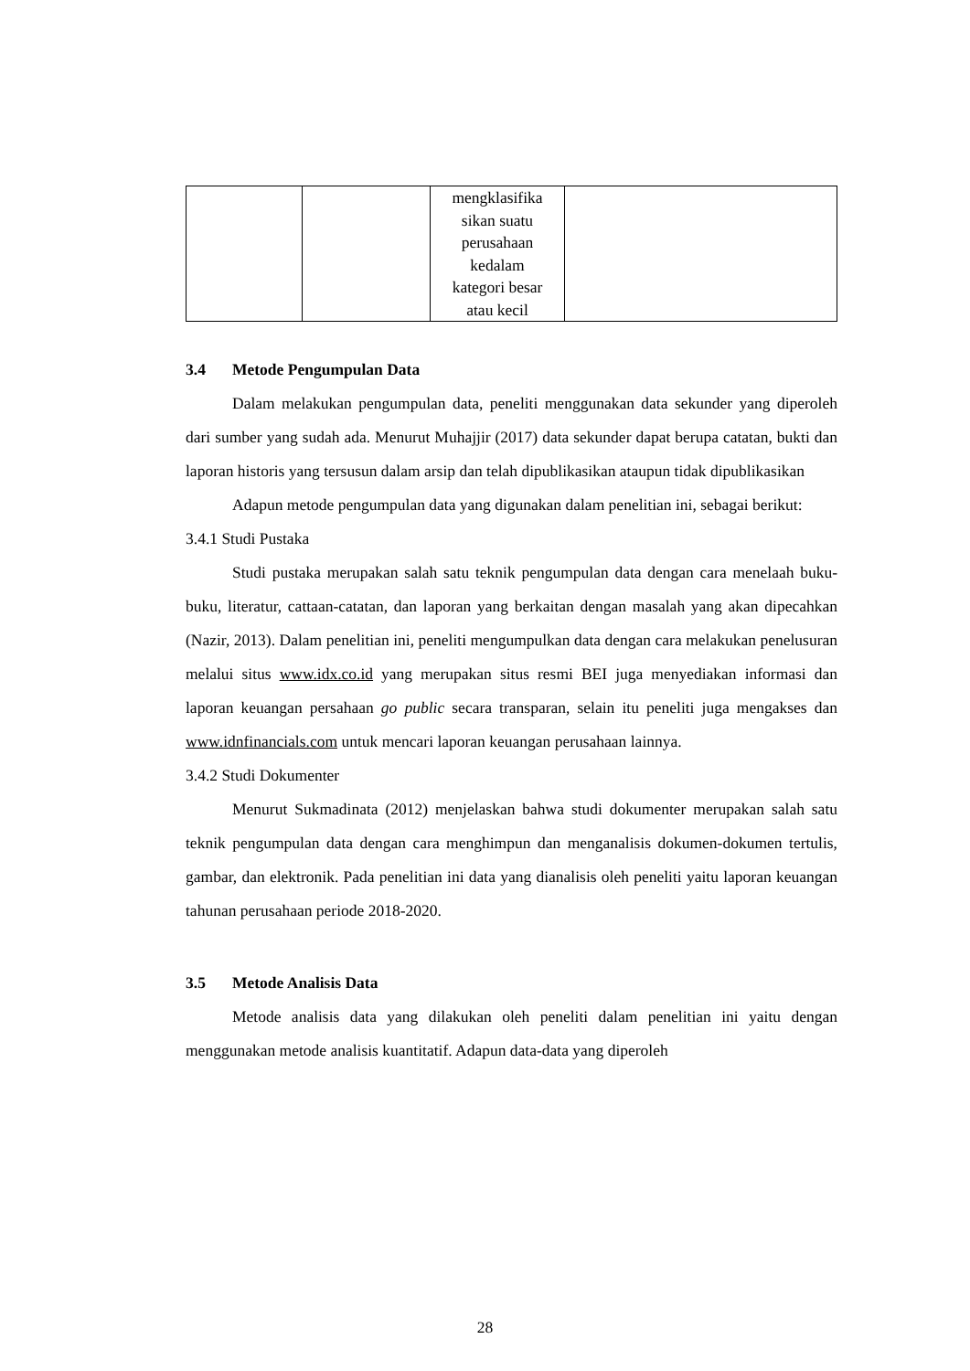| | | mengklasifika sikan suatu perusahaan kedalam kategori besar atau kecil | |
3.4 Metode Pengumpulan Data
Dalam melakukan pengumpulan data, peneliti menggunakan data sekunder yang diperoleh dari sumber yang sudah ada. Menurut Muhajjir (2017) data sekunder dapat berupa catatan, bukti dan laporan historis yang tersusun dalam arsip dan telah dipublikasikan ataupun tidak dipublikasikan
Adapun metode pengumpulan data yang digunakan dalam penelitian ini, sebagai berikut:
3.4.1 Studi Pustaka
Studi pustaka merupakan salah satu teknik pengumpulan data dengan cara menelaah buku-buku, literatur, cattaan-catatan, dan laporan yang berkaitan dengan masalah yang akan dipecahkan (Nazir, 2013). Dalam penelitian ini, peneliti mengumpulkan data dengan cara melakukan penelusuran melalui situs www.idx.co.id yang merupakan situs resmi BEI juga menyediakan informasi dan laporan keuangan persahaan go public secara transparan, selain itu peneliti juga mengakses dan www.idnfinancials.com untuk mencari laporan keuangan perusahaan lainnya.
3.4.2 Studi Dokumenter
Menurut Sukmadinata (2012) menjelaskan bahwa studi dokumenter merupakan salah satu teknik pengumpulan data dengan cara menghimpun dan menganalisis dokumen-dokumen tertulis, gambar, dan elektronik. Pada penelitian ini data yang dianalisis oleh peneliti yaitu laporan keuangan tahunan perusahaan periode 2018-2020.
3.5 Metode Analisis Data
Metode analisis data yang dilakukan oleh peneliti dalam penelitian ini yaitu dengan menggunakan metode analisis kuantitatif. Adapun data-data yang diperoleh
28